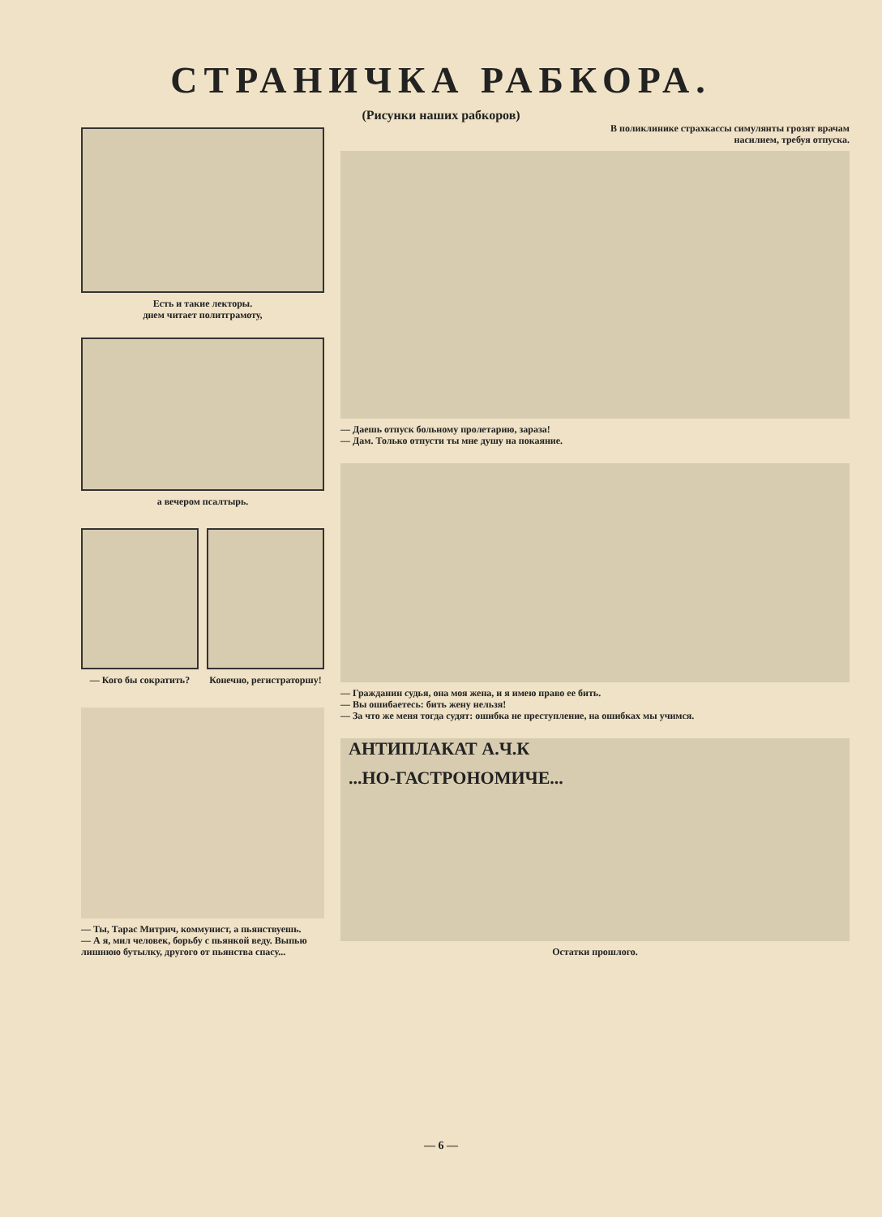СТРАНИЧКА РАБКОРА.
(Рисунки наших рабкоров)
Есть и такие лекторы.
днем читает политграмоту,
а вечером псалтырь.
— Кого бы сократить? Конечно, регистраторшу!
— Ты, Тарас Митрич, коммунист, а пьянствуешь.
— А я, мил человек, борьбу с пьянкой веду. Выпью лишнюю бутылку, другого от пьянства спасу...
В поликлинике страхкассы симулянты грозят врачам насилием, требуя отпуска.
— Даешь отпуск больному пролетарию, зараза!
— Дам. Только отпусти ты мне душу на покаяние.
— Гражданин судья, она моя жена, и я имею право ее бить.
— Вы ошибаетесь: бить жену нельзя!
— За что же меня тогда судят: ошибка не преступление, на ошибках мы учимся.
АНТИПЛАКАТ А.Ч.К
...НО-ГАСТРОНОМИЧЕ...
Остатки прошлого.
— 6 —